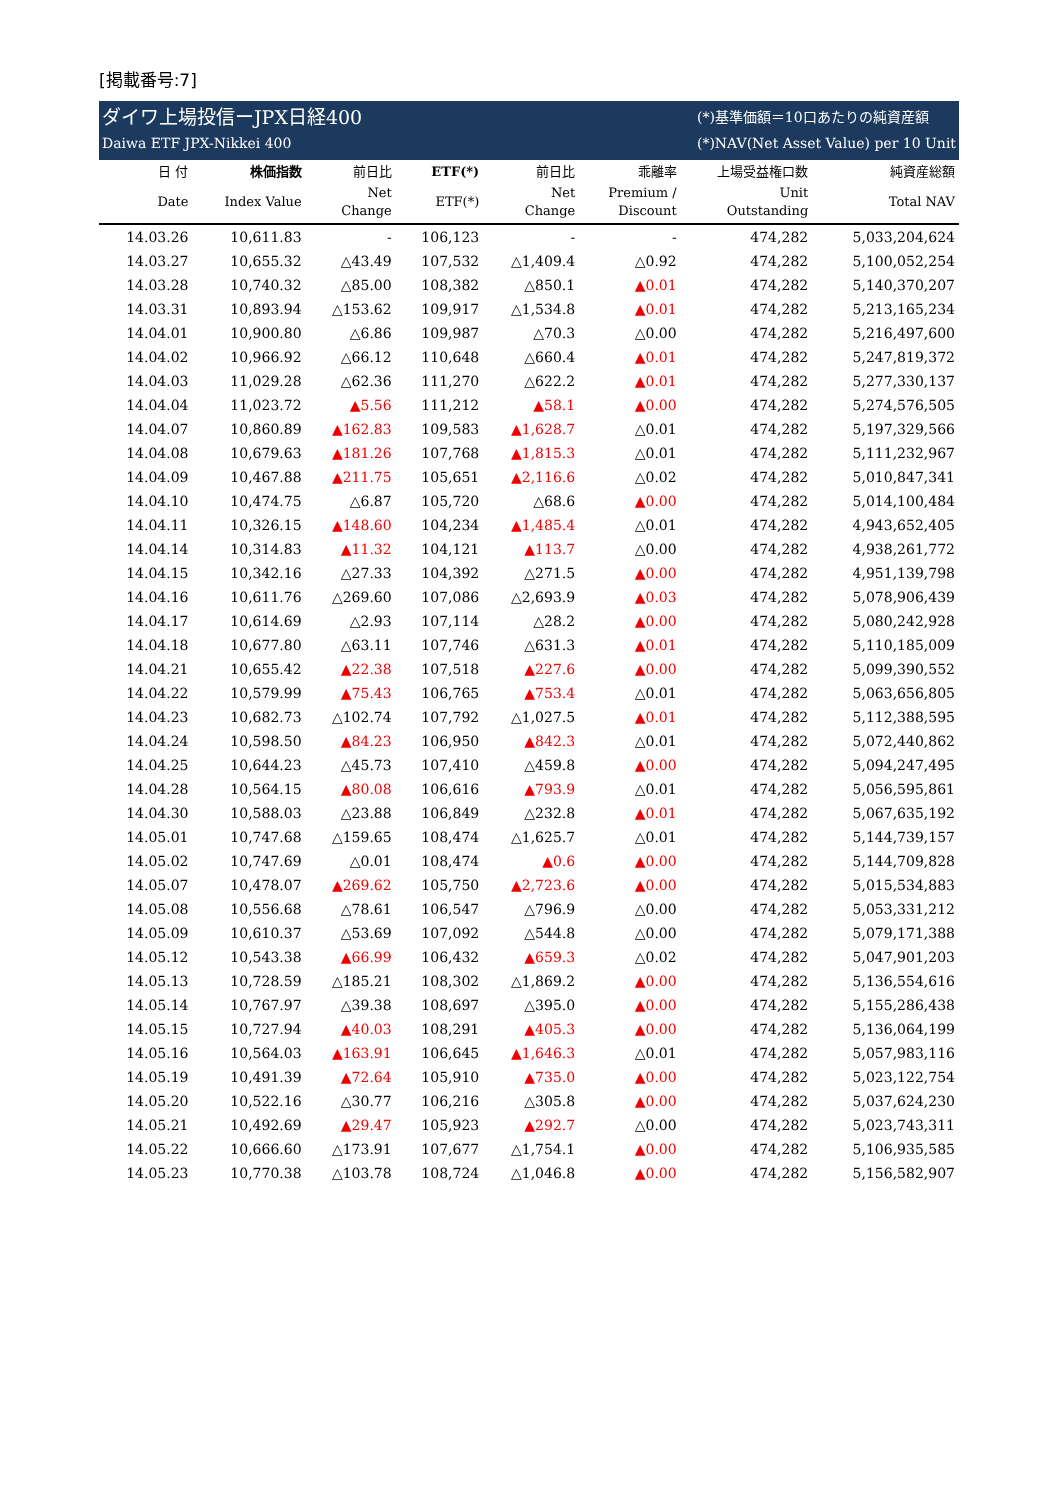[掲載番号:7]
ダイワ上場投信ーJPX日経400
Daiwa ETF JPX-Nikkei 400
(*)基準価額＝10口あたりの純資産額
(*)NAV(Net Asset Value) per 10 Unit
| 日 付 | 株価指数 | 前日比 | ETF(*) | 前日比 | 乖離率 | 上場受益権口数 | 純資産総額 |
| --- | --- | --- | --- | --- | --- | --- | --- |
| Date | Index Value | Net Change | ETF(*) | Net Change | Premium / Discount | Unit Outstanding | Total NAV |
| 14.03.26 | 10,611.83 | - | 106,123 | - | - | 474,282 | 5,033,204,624 |
| 14.03.27 | 10,655.32 | △43.49 | 107,532 | △1,409.4 | △0.92 | 474,282 | 5,100,052,254 |
| 14.03.28 | 10,740.32 | △85.00 | 108,382 | △850.1 | ▲0.01 | 474,282 | 5,140,370,207 |
| 14.03.31 | 10,893.94 | △153.62 | 109,917 | △1,534.8 | ▲0.01 | 474,282 | 5,213,165,234 |
| 14.04.01 | 10,900.80 | △6.86 | 109,987 | △70.3 | △0.00 | 474,282 | 5,216,497,600 |
| 14.04.02 | 10,966.92 | △66.12 | 110,648 | △660.4 | ▲0.01 | 474,282 | 5,247,819,372 |
| 14.04.03 | 11,029.28 | △62.36 | 111,270 | △622.2 | ▲0.01 | 474,282 | 5,277,330,137 |
| 14.04.04 | 11,023.72 | ▲5.56 | 111,212 | ▲58.1 | ▲0.00 | 474,282 | 5,274,576,505 |
| 14.04.07 | 10,860.89 | ▲162.83 | 109,583 | ▲1,628.7 | △0.01 | 474,282 | 5,197,329,566 |
| 14.04.08 | 10,679.63 | ▲181.26 | 107,768 | ▲1,815.3 | △0.01 | 474,282 | 5,111,232,967 |
| 14.04.09 | 10,467.88 | ▲211.75 | 105,651 | ▲2,116.6 | △0.02 | 474,282 | 5,010,847,341 |
| 14.04.10 | 10,474.75 | △6.87 | 105,720 | △68.6 | ▲0.00 | 474,282 | 5,014,100,484 |
| 14.04.11 | 10,326.15 | ▲148.60 | 104,234 | ▲1,485.4 | △0.01 | 474,282 | 4,943,652,405 |
| 14.04.14 | 10,314.83 | ▲11.32 | 104,121 | ▲113.7 | △0.00 | 474,282 | 4,938,261,772 |
| 14.04.15 | 10,342.16 | △27.33 | 104,392 | △271.5 | ▲0.00 | 474,282 | 4,951,139,798 |
| 14.04.16 | 10,611.76 | △269.60 | 107,086 | △2,693.9 | ▲0.03 | 474,282 | 5,078,906,439 |
| 14.04.17 | 10,614.69 | △2.93 | 107,114 | △28.2 | ▲0.00 | 474,282 | 5,080,242,928 |
| 14.04.18 | 10,677.80 | △63.11 | 107,746 | △631.3 | ▲0.01 | 474,282 | 5,110,185,009 |
| 14.04.21 | 10,655.42 | ▲22.38 | 107,518 | ▲227.6 | ▲0.00 | 474,282 | 5,099,390,552 |
| 14.04.22 | 10,579.99 | ▲75.43 | 106,765 | ▲753.4 | △0.01 | 474,282 | 5,063,656,805 |
| 14.04.23 | 10,682.73 | △102.74 | 107,792 | △1,027.5 | ▲0.01 | 474,282 | 5,112,388,595 |
| 14.04.24 | 10,598.50 | ▲84.23 | 106,950 | ▲842.3 | △0.01 | 474,282 | 5,072,440,862 |
| 14.04.25 | 10,644.23 | △45.73 | 107,410 | △459.8 | ▲0.00 | 474,282 | 5,094,247,495 |
| 14.04.28 | 10,564.15 | ▲80.08 | 106,616 | ▲793.9 | △0.01 | 474,282 | 5,056,595,861 |
| 14.04.30 | 10,588.03 | △23.88 | 106,849 | △232.8 | ▲0.01 | 474,282 | 5,067,635,192 |
| 14.05.01 | 10,747.68 | △159.65 | 108,474 | △1,625.7 | △0.01 | 474,282 | 5,144,739,157 |
| 14.05.02 | 10,747.69 | △0.01 | 108,474 | ▲0.6 | ▲0.00 | 474,282 | 5,144,709,828 |
| 14.05.07 | 10,478.07 | ▲269.62 | 105,750 | ▲2,723.6 | ▲0.00 | 474,282 | 5,015,534,883 |
| 14.05.08 | 10,556.68 | △78.61 | 106,547 | △796.9 | △0.00 | 474,282 | 5,053,331,212 |
| 14.05.09 | 10,610.37 | △53.69 | 107,092 | △544.8 | △0.00 | 474,282 | 5,079,171,388 |
| 14.05.12 | 10,543.38 | ▲66.99 | 106,432 | ▲659.3 | △0.02 | 474,282 | 5,047,901,203 |
| 14.05.13 | 10,728.59 | △185.21 | 108,302 | △1,869.2 | ▲0.00 | 474,282 | 5,136,554,616 |
| 14.05.14 | 10,767.97 | △39.38 | 108,697 | △395.0 | ▲0.00 | 474,282 | 5,155,286,438 |
| 14.05.15 | 10,727.94 | ▲40.03 | 108,291 | ▲405.3 | ▲0.00 | 474,282 | 5,136,064,199 |
| 14.05.16 | 10,564.03 | ▲163.91 | 106,645 | ▲1,646.3 | △0.01 | 474,282 | 5,057,983,116 |
| 14.05.19 | 10,491.39 | ▲72.64 | 105,910 | ▲735.0 | ▲0.00 | 474,282 | 5,023,122,754 |
| 14.05.20 | 10,522.16 | △30.77 | 106,216 | △305.8 | ▲0.00 | 474,282 | 5,037,624,230 |
| 14.05.21 | 10,492.69 | ▲29.47 | 105,923 | ▲292.7 | △0.00 | 474,282 | 5,023,743,311 |
| 14.05.22 | 10,666.60 | △173.91 | 107,677 | △1,754.1 | ▲0.00 | 474,282 | 5,106,935,585 |
| 14.05.23 | 10,770.38 | △103.78 | 108,724 | △1,046.8 | ▲0.00 | 474,282 | 5,156,582,907 |